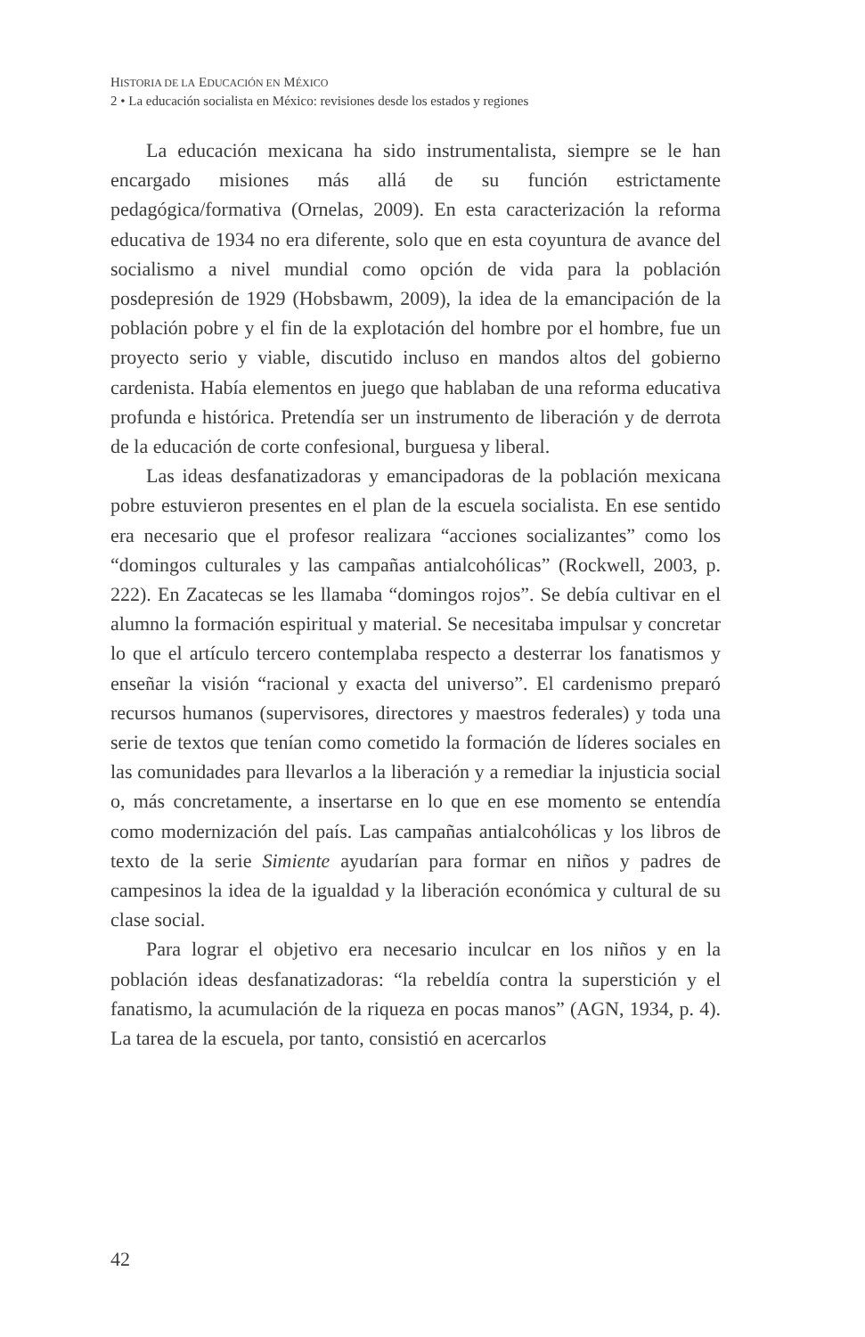HISTORIA DE LA EDUCACIÓN EN MÉXICO
2 • La educación socialista en México: revisiones desde los estados y regiones
La educación mexicana ha sido instrumentalista, siempre se le han encargado misiones más allá de su función estrictamente pedagógica/formativa (Ornelas, 2009). En esta caracterización la reforma educativa de 1934 no era diferente, solo que en esta coyuntura de avance del socialismo a nivel mundial como opción de vida para la población posdepresión de 1929 (Hobsbawm, 2009), la idea de la emancipación de la población pobre y el fin de la explotación del hombre por el hombre, fue un proyecto serio y viable, discutido incluso en mandos altos del gobierno cardenista. Había elementos en juego que hablaban de una reforma educativa profunda e histórica. Pretendía ser un instrumento de liberación y de derrota de la educación de corte confesional, burguesa y liberal.
Las ideas desfanatizadoras y emancipadoras de la población mexicana pobre estuvieron presentes en el plan de la escuela socialista. En ese sentido era necesario que el profesor realizara “acciones socializantes” como los “domingos culturales y las campañas antialcohólicas” (Rockwell, 2003, p. 222). En Zacatecas se les llamaba “domingos rojos”. Se debía cultivar en el alumno la formación espiritual y material. Se necesitaba impulsar y concretar lo que el artículo tercero contemplaba respecto a desterrar los fanatismos y enseñar la visión “racional y exacta del universo”. El cardenismo preparó recursos humanos (supervisores, directores y maestros federales) y toda una serie de textos que tenían como cometido la formación de líderes sociales en las comunidades para llevarlos a la liberación y a remediar la injusticia social o, más concretamente, a insertarse en lo que en ese momento se entendía como modernización del país. Las campañas antialcohólicas y los libros de texto de la serie Simiente ayudarían para formar en niños y padres de campesinos la idea de la igualdad y la liberación económica y cultural de su clase social.
Para lograr el objetivo era necesario inculcar en los niños y en la población ideas desfanatizadoras: “la rebeldía contra la superstición y el fanatismo, la acumulación de la riqueza en pocas manos” (AGN, 1934, p. 4). La tarea de la escuela, por tanto, consistió en acercarlos
42